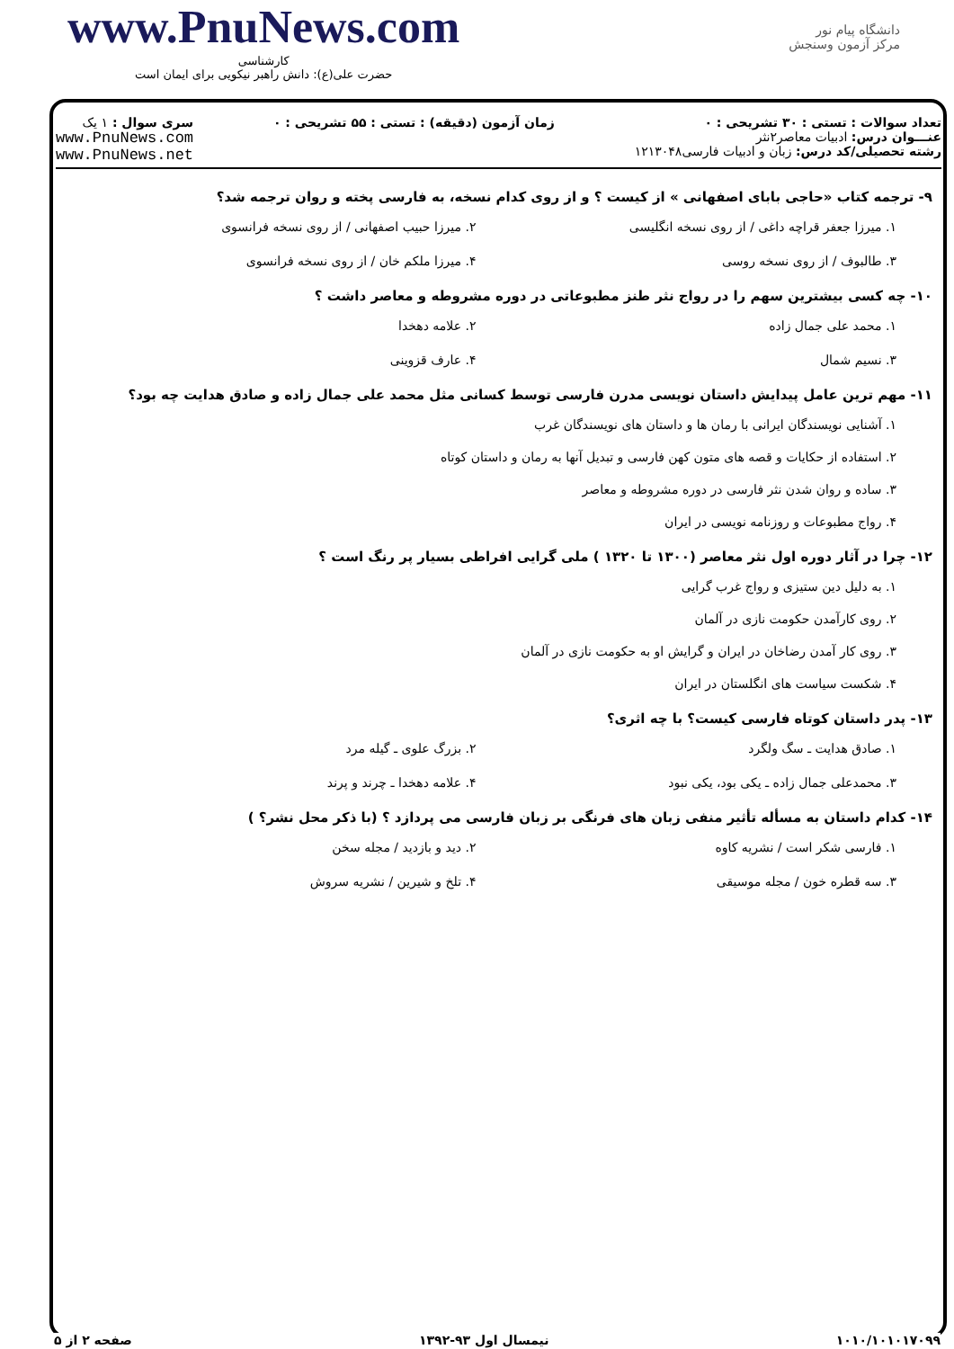www.PnuNews.com
کارشناسی
حضرت علی(ع): دانش راهبر نیکویی برای ایمان است
دانشگاه پیام نور
مرکز آزمون وسنجش
تعداد سوالات : تستی : ۳۰ تشریحی : ۰
عنـــوان درس: ادبیات معاصر۲نثر
رشته تحصیلی/کد درس: زبان و ادبیات فارسی۱۲۱۳۰۴۸
زمان آزمون (دقیقه) : تستی : ۵۵ تشریحی : ۰
سری سوال : ۱ یک
www.PnuNews.com
www.PnuNews.net
۹- ترجمه کتاب «حاجی بابای اصفهانی » از کیست ؟ و از روی کدام نسخه، به فارسی پخته و روان ترجمه شد؟
۱. میرزا جعفر قراچه داغی / از روی نسخه انگلیسی
۲. میرزا حبیب اصفهانی / از روی نسخه فرانسوی
۳. طالبوف / از روی نسخه روسی
۴. میرزا ملکم خان / از روی نسخه فرانسوی
۱۰- چه کسی بیشترین سهم را در رواج نثر طنز مطبوعاتی در دوره مشروطه و معاصر داشت ؟
۱. محمد علی جمال زاده
۲. علامه دهخدا
۳. نسیم شمال
۴. عارف قزوینی
۱۱- مهم ترین عامل پیدایش داستان نویسی مدرن فارسی توسط کسانی مثل محمد علی جمال زاده و صادق هدایت چه بود؟
۱. آشنایی نویسندگان ایرانی با رمان ها و داستان های نویسندگان غرب
۲. استفاده از حکایات و قصه های متون کهن فارسی و تبدیل آنها به رمان و داستان کوتاه
۳. ساده و روان شدن نثر فارسی در دوره مشروطه و معاصر
۴. رواج مطبوعات و روزنامه نویسی در ایران
۱۲- چرا در آثار دوره اول نثر معاصر (۱۳۰۰ تا ۱۳۲۰ ) ملی گرایی افراطی بسیار پر رنگ است ؟
۱. به دلیل دین ستیزی و رواج غرب گرایی
۲. روی کارآمدن حکومت نازی در آلمان
۳. روی کار آمدن رضاخان در ایران و گرایش او به حکومت نازی در آلمان
۴. شکست سیاست های انگلستان در ایران
۱۳- پدر داستان کوتاه فارسی کیست؟ با چه اثری؟
۱. صادق هدایت ـ سگ ولگرد
۲. بزرگ علوی ـ گیله مرد
۳. محمدعلی جمال زاده ـ یکی بود، یکی نبود
۴. علامه دهخدا ـ چرند و پرند
۱۴- کدام داستان به مسأله تأثیر منفی زبان های فرنگی بر زبان فارسی می پردازد ؟ (با ذکر محل نشر؟ )
۱. فارسی شکر است / نشریه کاوه
۲. دید و بازدید / مجله سخن
۳. سه قطره خون / مجله موسیقی
۴. تلخ و شیرین / نشریه سروش
۱۰۱۰/۱۰۱۰۱۷۰۹۹ نیمسال اول ۹۳-۱۳۹۲ صفحه ۲ از ۵